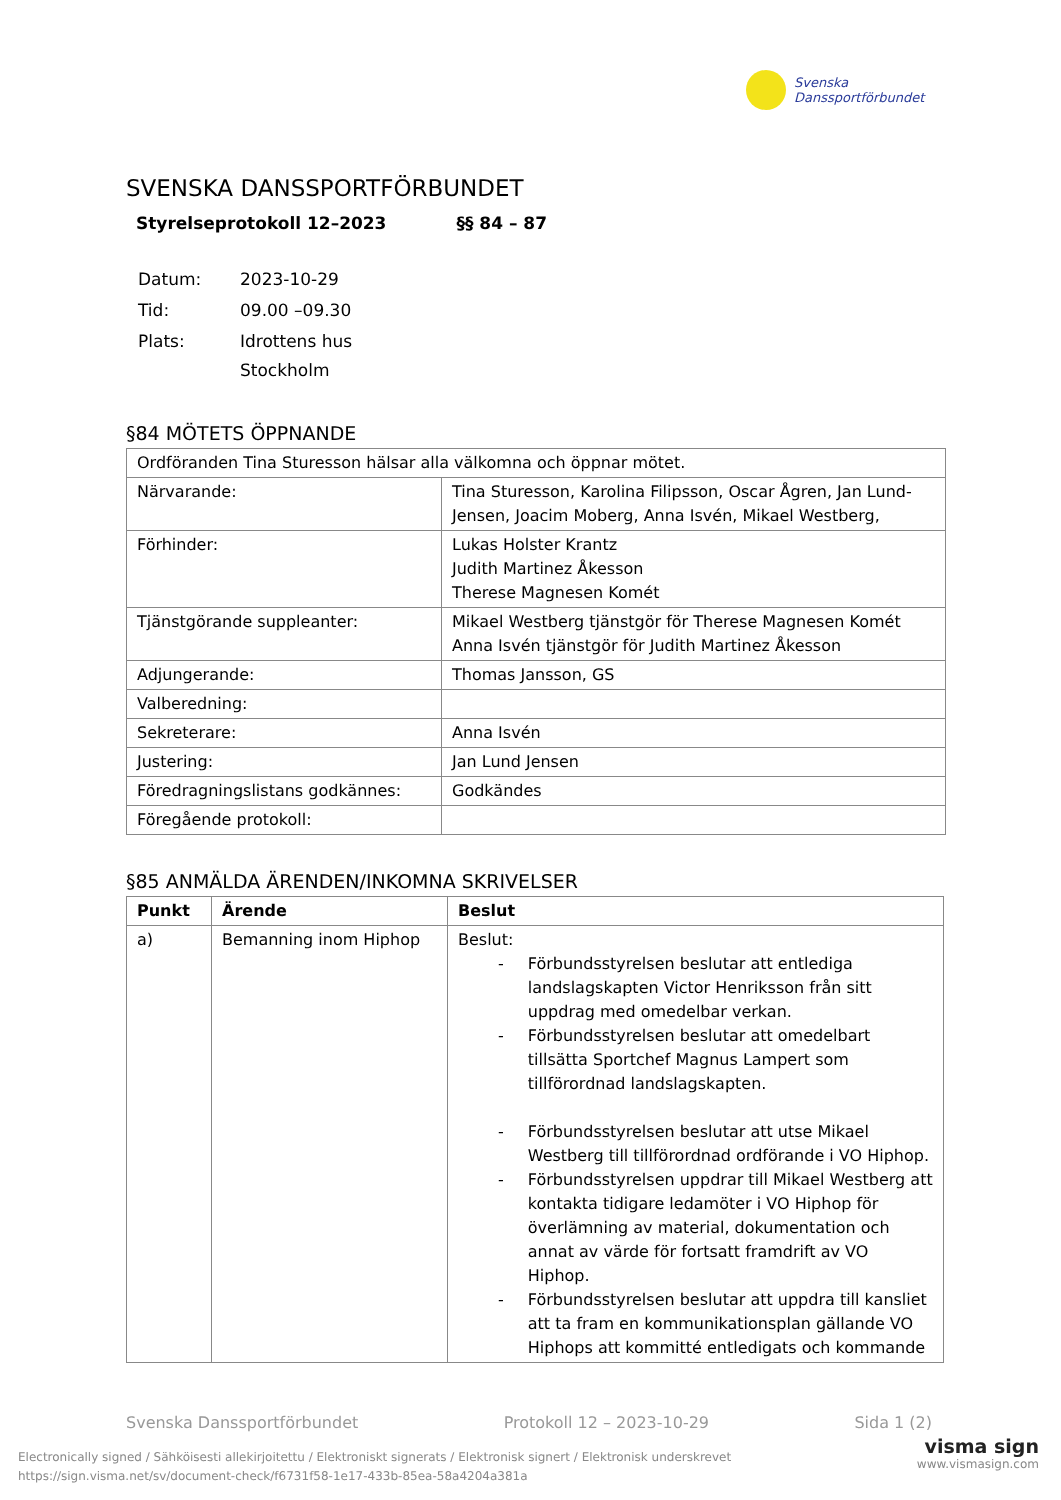Svenska
Danssportförbundet
SVENSKA DANSSPORTFÖRBUNDET
Styrelseprotokoll 12–2023 §§ 84 – 87
| Datum: | 2023-10-29 |
| Tid: | 09.00 –09.30 |
| Plats: | Idrottens hus Stockholm |
§84 MÖTETS ÖPPNANDE
| Ordföranden Tina Sturesson hälsar alla välkomna och öppnar mötet. | |
| Närvarande: | Tina Sturesson, Karolina Filipsson, Oscar Ågren, Jan Lund-Jensen, Joacim Moberg, Anna Isvén, Mikael Westberg, |
| Förhinder: | Lukas Holster Krantz Judith Martinez Åkesson Therese Magnesen Komét |
| Tjänstgörande suppleanter: | Mikael Westberg tjänstgör för Therese Magnesen Komét Anna Isvén tjänstgör för Judith Martinez Åkesson |
| Adjungerande: | Thomas Jansson, GS |
| Valberedning: | |
| Sekreterare: | Anna Isvén |
| Justering: | Jan Lund Jensen |
| Föredragningslistans godkännes: | Godkändes |
| Föregående protokoll: | |
§85 ANMÄLDA ÄRENDEN/INKOMNA SKRIVELSER
| Punkt | Ärende | Beslut |
| --- | --- | --- |
| a) | Bemanning inom Hiphop | Beslut: - Förbundsstyrelsen beslutar att entlediga landslagskapten Victor Henriksson från sitt uppdrag med omedelbar verkan. - Förbundsstyrelsen beslutar att omedelbart tillsätta Sportchef Magnus Lampert som tillförordnad landslagskapten. - Förbundsstyrelsen beslutar att utse Mikael Westberg till tillförordnad ordförande i VO Hiphop. - Förbundsstyrelsen uppdrar till Mikael Westberg att kontakta tidigare ledamöter i VO Hiphop för överlämning av material, dokumentation och annat av värde för fortsatt framdrift av VO Hiphop. - Förbundsstyrelsen beslutar att uppdra till kansliet att ta fram en kommunikationsplan gällande VO Hiphops att kommitté entledigats och kommande |
Svenska Danssportförbundet Protokoll 12 – 2023-10-29 Sida 1 (2)
Electronically signed / Sähköisesti allekirjoitettu / Elektroniskt signerats / Elektronisk signert / Elektronisk underskrevet
https://sign.visma.net/sv/document-check/f6731f58-1e17-433b-85ea-58a4204a381a
visma sign
www.vismasign.com